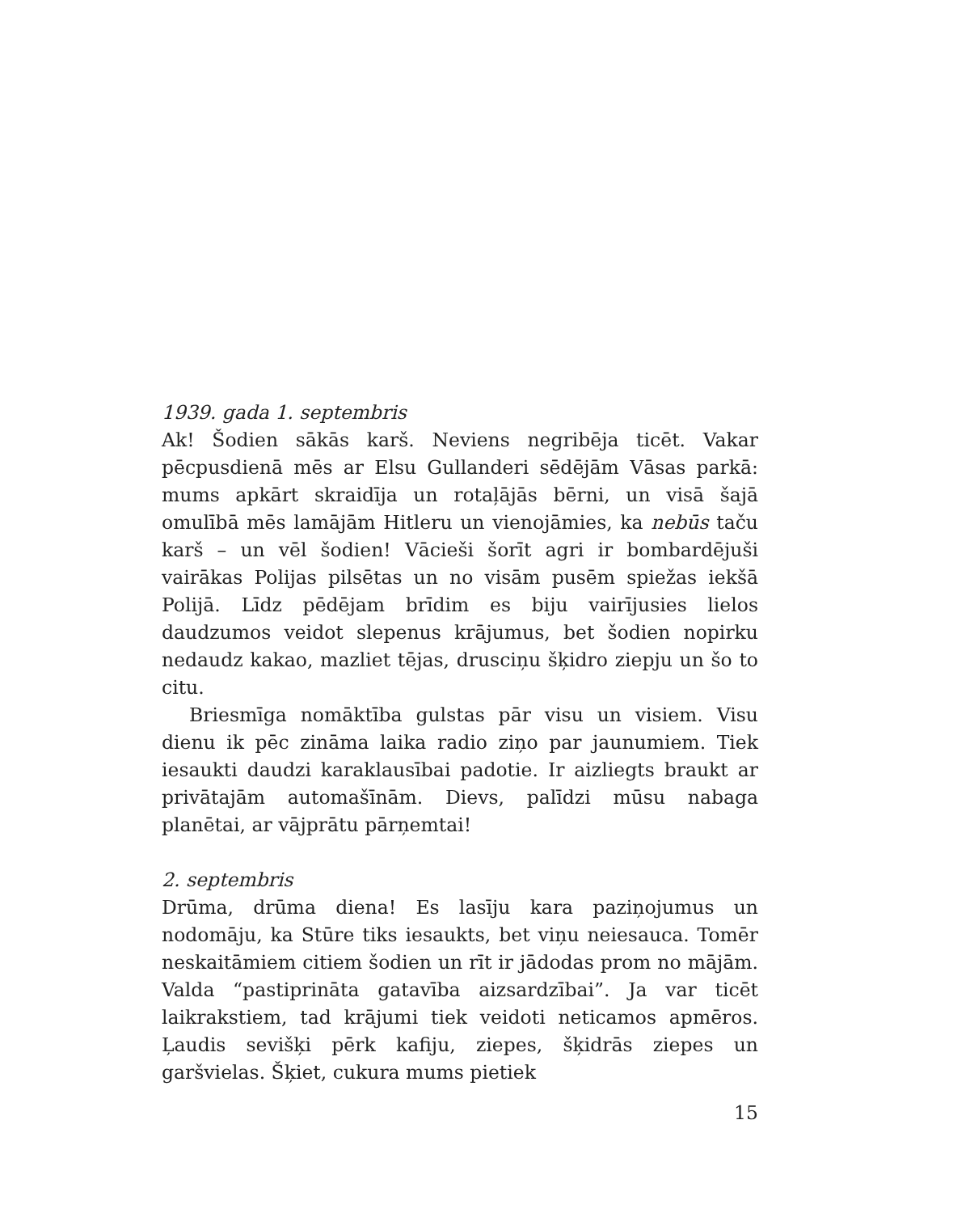1939. gada 1. septembris
Ak! Šodien sākās karš. Neviens negribēja ticēt. Vakar pēcpusdienā mēs ar Elsu Gullanderi sēdējām Vāsas parkā: mums apkārt skraidīja un rotaļājās bērni, un visā šajā omulībā mēs lamājām Hitleru un vienojāmies, ka nebūs taču karš – un vēl šodien! Vācieši šorīt agri ir bombardējuši vairākas Polijas pilsētas un no visām pusēm spiežas iekšā Polijā. Līdz pēdējam brīdim es biju vairījusies lielos daudzumos veidot slepenus krājumus, bet šodien nopirku nedaudz kakao, mazliet tējas, drusciņu šķidro ziepju un šo to citu.
Briesmīga nomāktība gulstas pār visu un visiem. Visu dienu ik pēc zināma laika radio ziņo par jaunumiem. Tiek iesaukti daudzi karaklausībai padotie. Ir aizliegts braukt ar privātajām automašīnām. Dievs, palīdzi mūsu nabaga planētai, ar vājprātu pārņemtai!
2. septembris
Drūma, drūma diena! Es lasīju kara paziņojumus un nodomāju, ka Stūre tiks iesaukts, bet viņu neiesauca. Tomēr neskaitāmiem citiem šodien un rīt ir jādodas prom no mājām. Valda “pastiprināta gatavība aizsardzībai”. Ja var ticēt laikrakstiem, tad krājumi tiek veidoti neticamos apmēros. Ļaudis sevišķi pērk kafiju, ziepes, šķidrās ziepes un garšvielas. Šķiet, cukura mums pietiek
15